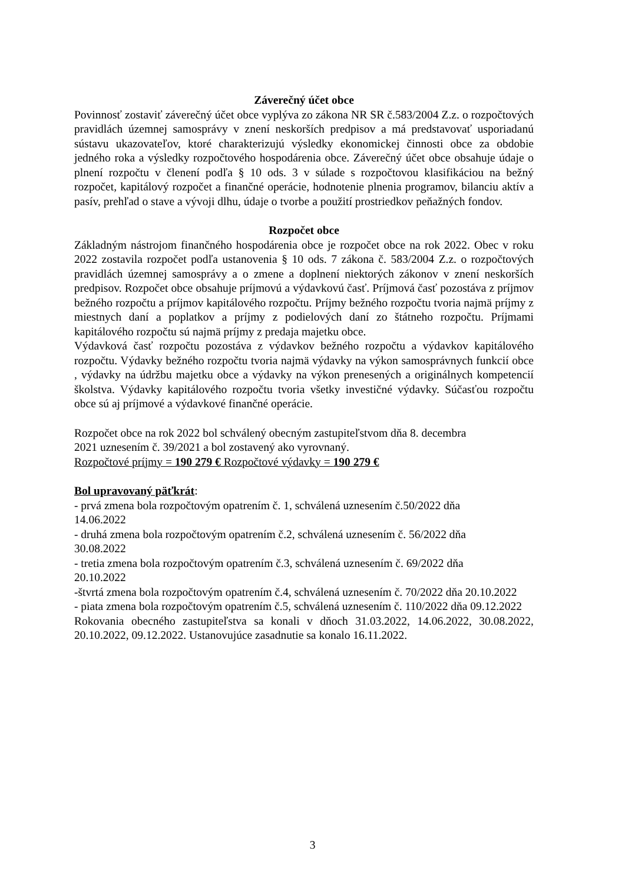Záverečný účet obce
Povinnosť zostaviť záverečný účet obce vyplýva zo zákona NR SR č.583/2004 Z.z. o rozpočtových pravidlách územnej samosprávy v znení neskorších predpisov a má predstavovať usporiadanú sústavu ukazovateľov, ktoré charakterizujú výsledky ekonomickej činnosti obce za obdobie jedného roka a výsledky rozpočtového hospodárenia obce. Záverečný účet obce obsahuje údaje o plnení rozpočtu v členení podľa § 10 ods. 3 v súlade s rozpočtovou klasifikáciou na bežný rozpočet, kapitálový rozpočet a finančné operácie, hodnotenie plnenia programov, bilanciu aktív a pasív, prehľad o stave a vývoji dlhu, údaje o tvorbe a použití prostriedkov peňažných fondov.
Rozpočet obce
Základným nástrojom finančného hospodárenia obce je rozpočet obce na rok 2022. Obec v roku 2022 zostavila rozpočet podľa ustanovenia § 10 ods. 7 zákona č. 583/2004 Z.z. o rozpočtových pravidlách územnej samosprávy a o zmene a doplnení niektorých zákonov v znení neskorších predpisov. Rozpočet obce obsahuje príjmovú a výdavkovú časť. Príjmová časť pozostáva z príjmov bežného rozpočtu a príjmov kapitálového rozpočtu. Príjmy bežného rozpočtu tvoria najmä príjmy z miestnych daní a poplatkov a príjmy z podielových daní zo štátneho rozpočtu. Príjmami kapitálového rozpočtu sú najmä príjmy z predaja majetku obce.
Výdavková časť rozpočtu pozostáva z výdavkov bežného rozpočtu a výdavkov kapitálového rozpočtu. Výdavky bežného rozpočtu tvoria najmä výdavky na výkon samosprávnych funkcií obce , výdavky na údržbu majetku obce a výdavky na výkon prenesených a originálnych kompetencií školstva. Výdavky kapitálového rozpočtu tvoria všetky investičné výdavky. Súčasťou rozpočtu obce sú aj príjmové a výdavkové finančné operácie.
Rozpočet obce na rok 2022 bol schválený obecným zastupiteľstvom dňa 8. decembra
2021 uznesením č. 39/2021 a bol zostavený ako vyrovnaný.
Rozpočtové príjmy = 190 279 € Rozpočtové výdavky = 190 279 €
Bol upravovaný päťkrát:
- prvá zmena bola rozpočtovým opatrením č. 1, schválená uznesením č.50/2022 dňa
14.06.2022
- druhá zmena bola rozpočtovým opatrením č.2, schválená uznesením č. 56/2022 dňa
30.08.2022
- tretia zmena bola rozpočtovým opatrením č.3, schválená uznesením č. 69/2022 dňa
20.10.2022
-štvrtá zmena bola rozpočtovým opatrením č.4, schválená uznesením č. 70/2022 dňa 20.10.2022
- piata zmena bola rozpočtovým opatrením č.5, schválená uznesením č. 110/2022 dňa 09.12.2022
Rokovania obecného zastupiteľstva sa konali v dňoch 31.03.2022, 14.06.2022, 30.08.2022, 20.10.2022, 09.12.2022. Ustanovujúce zasadnutie sa konalo 16.11.2022.
3